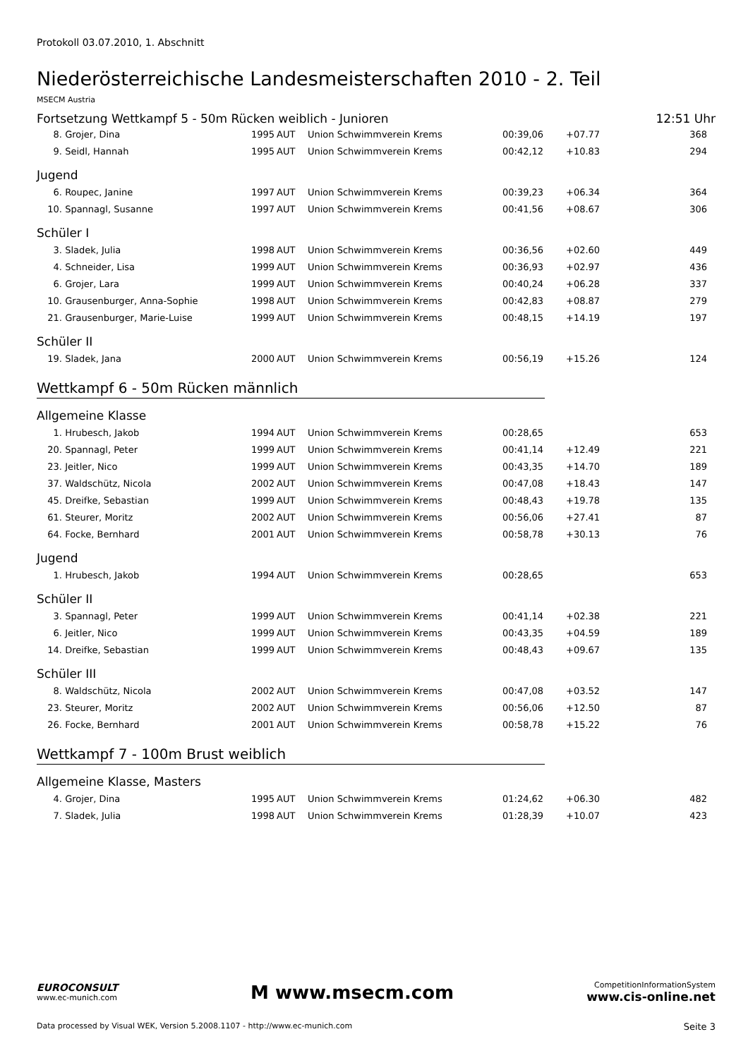Protokoll 03.07.2010, 1. Abschnitt
Niederösterreichische Landesmeisterschaften 2010 - 2. Teil
MSECM Austria
Fortsetzung Wettkampf 5 - 50m Rücken weiblich - Junioren 12:51 Uhr
| 8. | Grojer, Dina | 1995 | AUT | Union Schwimmverein Krems | 00:39,06 | +07.77 | 368 |
| 9. | Seidl, Hannah | 1995 | AUT | Union Schwimmverein Krems | 00:42,12 | +10.83 | 294 |
Jugend
| 6. | Roupec, Janine | 1997 | AUT | Union Schwimmverein Krems | 00:39,23 | +06.34 | 364 |
| 10. | Spannagl, Susanne | 1997 | AUT | Union Schwimmverein Krems | 00:41,56 | +08.67 | 306 |
Schüler I
| 3. | Sladek, Julia | 1998 | AUT | Union Schwimmverein Krems | 00:36,56 | +02.60 | 449 |
| 4. | Schneider, Lisa | 1999 | AUT | Union Schwimmverein Krems | 00:36,93 | +02.97 | 436 |
| 6. | Grojer, Lara | 1999 | AUT | Union Schwimmverein Krems | 00:40,24 | +06.28 | 337 |
| 10. | Grausenburger, Anna-Sophie | 1998 | AUT | Union Schwimmverein Krems | 00:42,83 | +08.87 | 279 |
| 21. | Grausenburger, Marie-Luise | 1999 | AUT | Union Schwimmverein Krems | 00:48,15 | +14.19 | 197 |
Schüler II
| 19. | Sladek, Jana | 2000 | AUT | Union Schwimmverein Krems | 00:56,19 | +15.26 | 124 |
Wettkampf 6 - 50m Rücken männlich
Allgemeine Klasse
| 1. | Hrubesch, Jakob | 1994 | AUT | Union Schwimmverein Krems | 00:28,65 | | 653 |
| 20. | Spannagl, Peter | 1999 | AUT | Union Schwimmverein Krems | 00:41,14 | +12.49 | 221 |
| 23. | Jeitler, Nico | 1999 | AUT | Union Schwimmverein Krems | 00:43,35 | +14.70 | 189 |
| 37. | Waldschütz, Nicola | 2002 | AUT | Union Schwimmverein Krems | 00:47,08 | +18.43 | 147 |
| 45. | Dreifke, Sebastian | 1999 | AUT | Union Schwimmverein Krems | 00:48,43 | +19.78 | 135 |
| 61. | Steurer, Moritz | 2002 | AUT | Union Schwimmverein Krems | 00:56,06 | +27.41 | 87 |
| 64. | Focke, Bernhard | 2001 | AUT | Union Schwimmverein Krems | 00:58,78 | +30.13 | 76 |
Jugend
| 1. | Hrubesch, Jakob | 1994 | AUT | Union Schwimmverein Krems | 00:28,65 | | 653 |
Schüler II
| 3. | Spannagl, Peter | 1999 | AUT | Union Schwimmverein Krems | 00:41,14 | +02.38 | 221 |
| 6. | Jeitler, Nico | 1999 | AUT | Union Schwimmverein Krems | 00:43,35 | +04.59 | 189 |
| 14. | Dreifke, Sebastian | 1999 | AUT | Union Schwimmverein Krems | 00:48,43 | +09.67 | 135 |
Schüler III
| 8. | Waldschütz, Nicola | 2002 | AUT | Union Schwimmverein Krems | 00:47,08 | +03.52 | 147 |
| 23. | Steurer, Moritz | 2002 | AUT | Union Schwimmverein Krems | 00:56,06 | +12.50 | 87 |
| 26. | Focke, Bernhard | 2001 | AUT | Union Schwimmverein Krems | 00:58,78 | +15.22 | 76 |
Wettkampf 7 - 100m Brust weiblich
Allgemeine Klasse, Masters
| 4. | Grojer, Dina | 1995 | AUT | Union Schwimmverein Krems | 01:24,62 | +06.30 | 482 |
| 7. | Sladek, Julia | 1998 | AUT | Union Schwimmverein Krems | 01:28,39 | +10.07 | 423 |
EUROCONSULT
www.ec-munich.com
M www.msecm.com
CompetitionInformationSystem
www.cis-online.net
Data processed by Visual WEK, Version 5.2008.1107 - http://www.ec-munich.com Seite 3